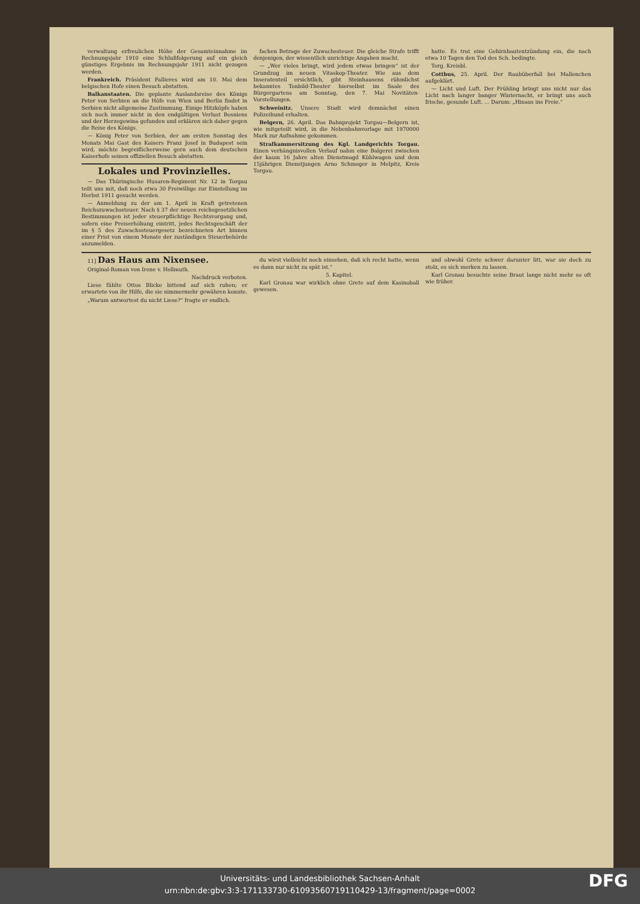verwaltung erfreulichen Höhe der Gesamteinnahme im Rechnungsjahr 1910 eine Schlußfolgerung auf ein gleich günstiges Ergebnis im Rechnungsjahr 1911 nicht gezogen werden.
Frankreich. Präsident Fallieres wird am 10. Mai dem belgischen Hofe einen Besuch abstatten.
Balkanstaaten. Die geplante Auslandsreise des Königs Peter von Serbien an die Höfe von Wien und Berlin findet in Serbien nicht allgemeine Zustimmung. Einige Hitzköpfe haben sich noch immer nicht in den endgültigen Verlust Bosniens und der Herzegowina gefunden und erklären sich daher gegen die Reise des Königs.
— König Peter von Serbien, der am ersten Sonntag des Monats Mai Gast des Kaisers Franz Josef in Budapest sein wird, möchte begreiflicherweise gern auch dem deutschen Kaiserhofe seinen offiziellen Besuch abstatten.
Lokales und Provinzielles.
— Das Thüringische Husaren-Regiment Nr. 12 in Torgau teilt uns mit, daß noch etwa 30 Freiwillige zur Einstellung im Herbst 1911 gesucht werden.
— Anmeldung zu der am 1. April in Kraft getretenen Reichszuwachssteuer. Nach § 37 der neuen reichsgesetzlichen Bestimmungen ist jeder steuerpflichtige Rechtsvorgang und, sofern eine Preiserhöhung eintritt, jedes Rechtsgeschäft der im § 5 des Zuwachssteuergesetz bezeichneten Art binnen einer Frist von einem Monate der zuständigen Steuerbehörde anzumelden.
fachen Betrage der Zuwachssteuer. Die gleiche Strafe trifft denjenigen, der wissentlich unrichtige Angaben macht.
— „Wer vieles bringt, wird jedem etwas bringen“ ist der Grundzug im neuen Vitaskop-Theater. Wie aus dem Inseratenteil ersichtlich, gibt Steinhausens rühmlichst bekanntes Tonbild-Theater hierselbst im Saale des Bürgergartens am Sonntag, den 7. Mai Novitäten-Vorstellungen.
Schweinitz. Unsere Stadt wird demnächst einen Polizeihund erhalten.
Belgern, 26. April. Das Bahnprojekt Torgau—Belgern ist, wie mitgeteilt wird, in die Nebenbahnvorlage mit 1970000 Mark zur Aufnahme gekommen.
Strafkammersitzung des Kgl. Landgerichts Torgau. Einen verhängnisvollen Verlauf nahm eine Balgerei zwischen der kaum 16 Jahre alten Dienstmagd Kühlwagen und dem 15jährigen Dienstjungen Arno Schmoger in Melpitz, Kreis Torgau.
hatte. Es trat eine Gehirnhautentzündung ein, die nach etwa 10 Tagen den Tod des Sch. bedingte.
Torg. Kreisbl.
Cottbus, 25. April. Der Raubüberfall bei Mallenchen aufgeklärt.
— Licht und Luft. Der Frühling bringt uns nicht nur das Licht nach langer banger Winternacht, er bringt uns auch frische, gesunde Luft. ... Darum: „Hinaus ins Freie.“
11] Das Haus am Nixensee.
Original-Roman von Irene v. Hellmuth.
Nachdruck verboten.
Liese fühlte Ottos Blicke bittend auf sich ruhen; er erwartete von ihr Hilfe, die sie nimmermehr gewähren konnte.
„Warum antwortest du nicht Liese?“ fragte er endlich.
du wirst vielleicht noch einsehen, daß ich recht hatte, wenn es dann nur nicht zu spät ist.“
5. Kapitel.
Karl Gronau war wirklich ohne Grete auf dem Kasinoball gewesen.
und obwohl Grete schwer darunter litt, war sie doch zu stolz, es sich merken zu lassen.
Karl Gronau besuchte seine Braut lange nicht mehr so oft wie früher.
Universitäts- und Landesbibliothek Sachsen-Anhalt
urn:nbn:de:gbv:3:3-171133730-610935607191104​29-13/fragment/page=0002
DFG